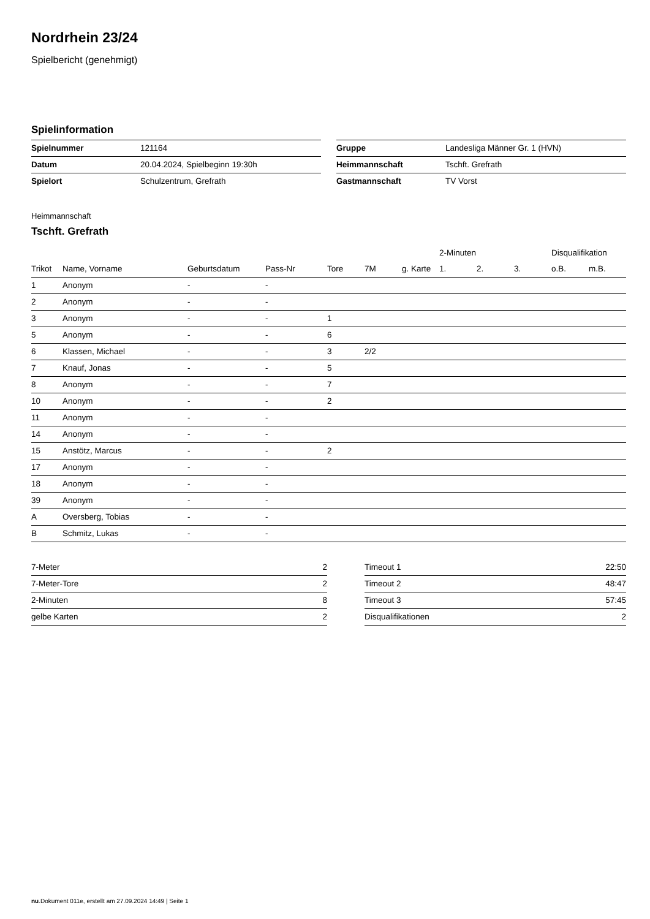Nordrhein 23/24
Spielbericht (genehmigt)
Spielinformation
| Spielnummer | 121164 |
| Datum | 20.04.2024, Spielbeginn 19:30h |
| Spielort | Schulzentrum, Grefrath |
| Gruppe | Landesliga Männer Gr. 1 (HVN) |
| Heimmannschaft | Tschft. Grefrath |
| Gastmannschaft | TV Vorst |
Heimmannschaft
Tschft. Grefrath
| | | | | | | | 2-Minuten | | | Disqualifikation | |
| --- | --- | --- | --- | --- | --- | --- | --- | --- | --- | --- | --- |
| Trikot | Name, Vorname | Geburtsdatum | Pass-Nr | Tore | 7M | g. Karte | 1. | 2. | 3. | o.B. | m.B. |
| 1 | Anonym | - | - | | | | | | | | |
| 2 | Anonym | - | - | | | | | | | | |
| 3 | Anonym | - | - | 1 | | | | | | | |
| 5 | Anonym | - | - | 6 | | | | | | | |
| 6 | Klassen, Michael | - | - | 3 | 2/2 | | | | | | |
| 7 | Knauf, Jonas | - | - | 5 | | | | | | | |
| 8 | Anonym | - | - | 7 | | | | | | | |
| 10 | Anonym | - | - | 2 | | | | | | | |
| 11 | Anonym | - | - | | | | | | | | |
| 14 | Anonym | - | - | | | | | | | | |
| 15 | Anstötz, Marcus | - | - | 2 | | | | | | | |
| 17 | Anonym | - | - | | | | | | | | |
| 18 | Anonym | - | - | | | | | | | | |
| 39 | Anonym | - | - | | | | | | | | |
| A | Oversberg, Tobias | - | - | | | | | | | | |
| B | Schmitz, Lukas | - | - | | | | | | | | |
| 7-Meter | 2 |
| 7-Meter-Tore | 2 |
| 2-Minuten | 8 |
| gelbe Karten | 2 |
| Timeout 1 | 22:50 |
| Timeout 2 | 48:47 |
| Timeout 3 | 57:45 |
| Disqualifikationen | 2 |
nu.Dokument 011e, erstellt am 27.09.2024 14:49 | Seite 1